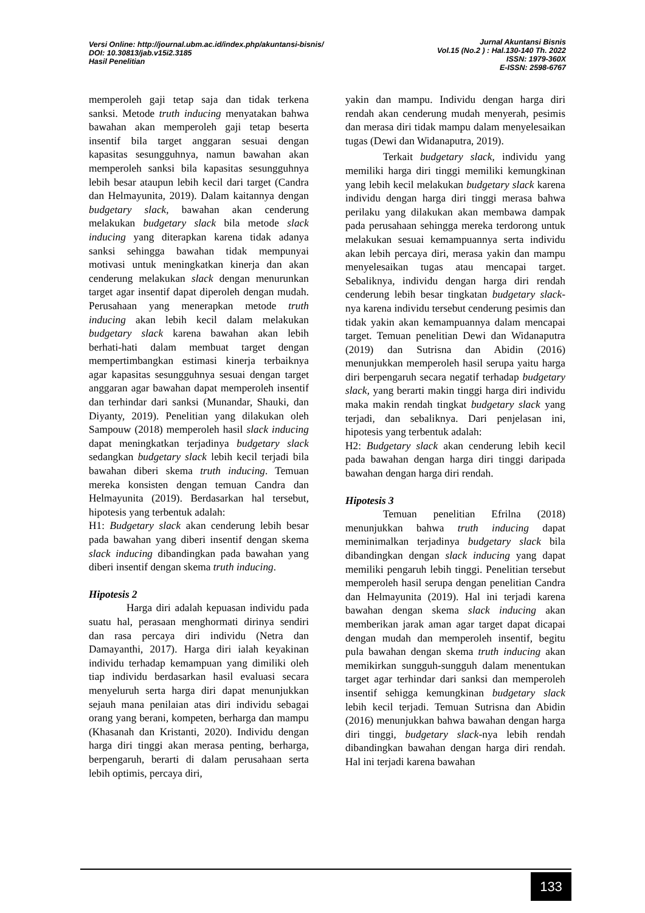Versi Online: http://journal.ubm.ac.id/index.php/akuntansi-bisnis/
DOI: 10.30813/jab.v15i2.3185
Hasil Penelitian
Jurnal Akuntansi Bisnis
Vol.15 (No.2 ) : Hal.130-140 Th. 2022
ISSN: 1979-360X
E-ISSN: 2598-6767
memperoleh gaji tetap saja dan tidak terkena sanksi. Metode truth inducing menyatakan bahwa bawahan akan memperoleh gaji tetap beserta insentif bila target anggaran sesuai dengan kapasitas sesungguhnya, namun bawahan akan memperoleh sanksi bila kapasitas sesungguhnya lebih besar ataupun lebih kecil dari target (Candra dan Helmayunita, 2019). Dalam kaitannya dengan budgetary slack, bawahan akan cenderung melakukan budgetary slack bila metode slack inducing yang diterapkan karena tidak adanya sanksi sehingga bawahan tidak mempunyai motivasi untuk meningkatkan kinerja dan akan cenderung melakukan slack dengan menurunkan target agar insentif dapat diperoleh dengan mudah. Perusahaan yang menerapkan metode truth inducing akan lebih kecil dalam melakukan budgetary slack karena bawahan akan lebih berhati-hati dalam membuat target dengan mempertimbangkan estimasi kinerja terbaiknya agar kapasitas sesungguhnya sesuai dengan target anggaran agar bawahan dapat memperoleh insentif dan terhindar dari sanksi (Munandar, Shauki, dan Diyanty, 2019). Penelitian yang dilakukan oleh Sampouw (2018) memperoleh hasil slack inducing dapat meningkatkan terjadinya budgetary slack sedangkan budgetary slack lebih kecil terjadi bila bawahan diberi skema truth inducing. Temuan mereka konsisten dengan temuan Candra dan Helmayunita (2019). Berdasarkan hal tersebut, hipotesis yang terbentuk adalah:
H1: Budgetary slack akan cenderung lebih besar pada bawahan yang diberi insentif dengan skema slack inducing dibandingkan pada bawahan yang diberi insentif dengan skema truth inducing.
Hipotesis 2
Harga diri adalah kepuasan individu pada suatu hal, perasaan menghormati dirinya sendiri dan rasa percaya diri individu (Netra dan Damayanthi, 2017). Harga diri ialah keyakinan individu terhadap kemampuan yang dimiliki oleh tiap individu berdasarkan hasil evaluasi secara menyeluruh serta harga diri dapat menunjukkan sejauh mana penilaian atas diri individu sebagai orang yang berani, kompeten, berharga dan mampu (Khasanah dan Kristanti, 2020). Individu dengan harga diri tinggi akan merasa penting, berharga, berpengaruh, berarti di dalam perusahaan serta lebih optimis, percaya diri,
yakin dan mampu. Individu dengan harga diri rendah akan cenderung mudah menyerah, pesimis dan merasa diri tidak mampu dalam menyelesaikan tugas (Dewi dan Widanaputra, 2019).
Terkait budgetary slack, individu yang memiliki harga diri tinggi memiliki kemungkinan yang lebih kecil melakukan budgetary slack karena individu dengan harga diri tinggi merasa bahwa perilaku yang dilakukan akan membawa dampak pada perusahaan sehingga mereka terdorong untuk melakukan sesuai kemampuannya serta individu akan lebih percaya diri, merasa yakin dan mampu menyelesaikan tugas atau mencapai target. Sebaliknya, individu dengan harga diri rendah cenderung lebih besar tingkatan budgetary slack-nya karena individu tersebut cenderung pesimis dan tidak yakin akan kemampuannya dalam mencapai target. Temuan penelitian Dewi dan Widanaputra (2019) dan Sutrisna dan Abidin (2016) menunjukkan memperoleh hasil serupa yaitu harga diri berpengaruh secara negatif terhadap budgetary slack, yang berarti makin tinggi harga diri individu maka makin rendah tingkat budgetary slack yang terjadi, dan sebaliknya. Dari penjelasan ini, hipotesis yang terbentuk adalah:
H2: Budgetary slack akan cenderung lebih kecil pada bawahan dengan harga diri tinggi daripada bawahan dengan harga diri rendah.
Hipotesis 3
Temuan penelitian Efrilna (2018) menunjukkan bahwa truth inducing dapat meminimalkan terjadinya budgetary slack bila dibandingkan dengan slack inducing yang dapat memiliki pengaruh lebih tinggi. Penelitian tersebut memperoleh hasil serupa dengan penelitian Candra dan Helmayunita (2019). Hal ini terjadi karena bawahan dengan skema slack inducing akan memberikan jarak aman agar target dapat dicapai dengan mudah dan memperoleh insentif, begitu pula bawahan dengan skema truth inducing akan memikirkan sungguh-sungguh dalam menentukan target agar terhindar dari sanksi dan memperoleh insentif sehigga kemungkinan budgetary slack lebih kecil terjadi. Temuan Sutrisna dan Abidin (2016) menunjukkan bahwa bawahan dengan harga diri tinggi, budgetary slack-nya lebih rendah dibandingkan bawahan dengan harga diri rendah. Hal ini terjadi karena bawahan
133